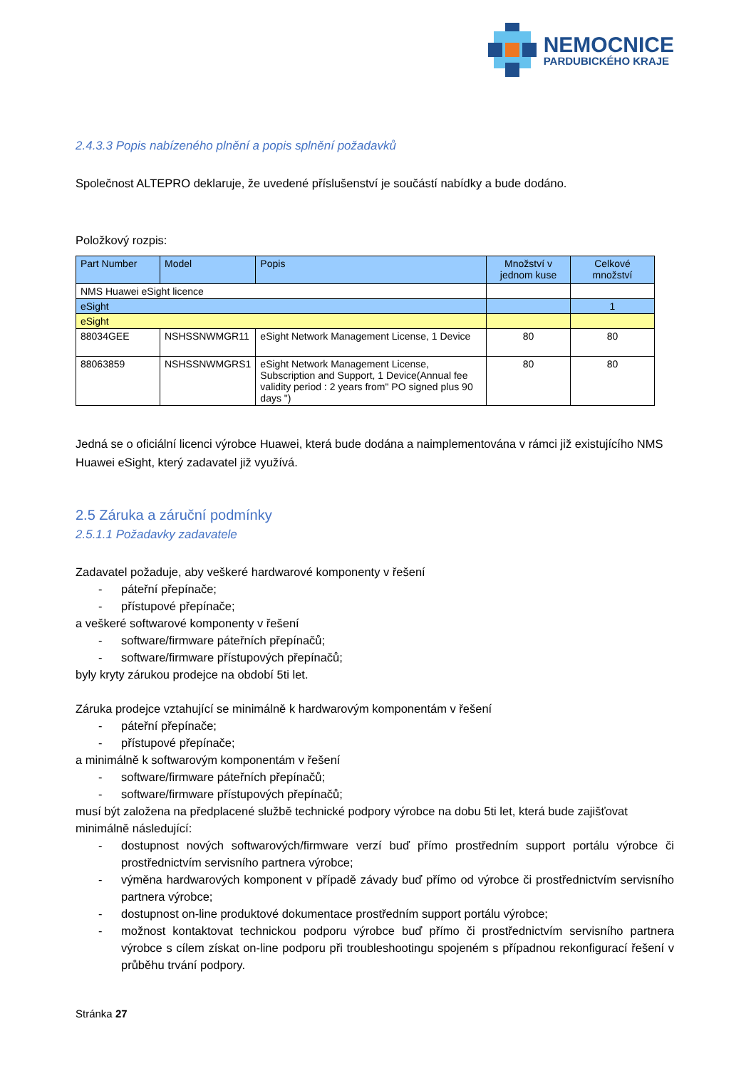NEMOCNICE
PARDUBICKÉHO KRAJE
2.4.3.3 Popis nabízeného plnění a popis splnění požadavků
Společnost ALTEPRO deklaruje, že uvedené příslušenství je součástí nabídky a bude dodáno.
Položkový rozpis:
| Part Number | Model | Popis | Množství v jednom kuse | Celkové množství |
| --- | --- | --- | --- | --- |
| NMS Huawei eSight licence | | | | |
| eSight | | | | 1 |
| eSight | | | | |
| 88034GEE | NSHSSNWMGR11 | eSight Network Management License, 1 Device | 80 | 80 |
| 88063859 | NSHSSNWMGRS1 | eSight Network Management License, Subscription and Support, 1 Device(Annual fee validity period : 2 years from" PO signed plus 90 days ") | 80 | 80 |
Jedná se o oficiální licenci výrobce Huawei, která bude dodána a naimplementována v rámci již existujícího NMS Huawei eSight, který zadavatel již využívá.
2.5 Záruka a záruční podmínky
2.5.1.1 Požadavky zadavatele
Zadavatel požaduje, aby veškeré hardwarové komponenty v řešení
- páteřní přepínače;
- přístupové přepínače;
a veškeré softwarové komponenty v řešení
- software/firmware páteřních přepínačů;
- software/firmware přístupových přepínačů;
byly kryty zárukou prodejce na období 5ti let.
Záruka prodejce vztahující se minimálně k hardwarovým komponentám v řešení
- páteřní přepínače;
- přístupové přepínače;
a minimálně k softwarovým komponentám v řešení
- software/firmware páteřních přepínačů;
- software/firmware přístupových přepínačů;
musí být založena na předplacené službě technické podpory výrobce na dobu 5ti let, která bude zajišťovat minimálně následující:
- dostupnost nových softwarových/firmware verzí buď přímo prostředním support portálu výrobce či prostřednictvím servisního partnera výrobce;
- výměna hardwarových komponent v případě závady buď přímo od výrobce či prostřednictvím servisního partnera výrobce;
- dostupnost on-line produktové dokumentace prostředním support portálu výrobce;
- možnost kontaktovat technickou podporu výrobce buď přímo či prostřednictvím servisního partnera výrobce s cílem získat on-line podporu při troubleshootingu spojeném s případnou rekonfigurací řešení v průběhu trvání podpory.
Stránka 27